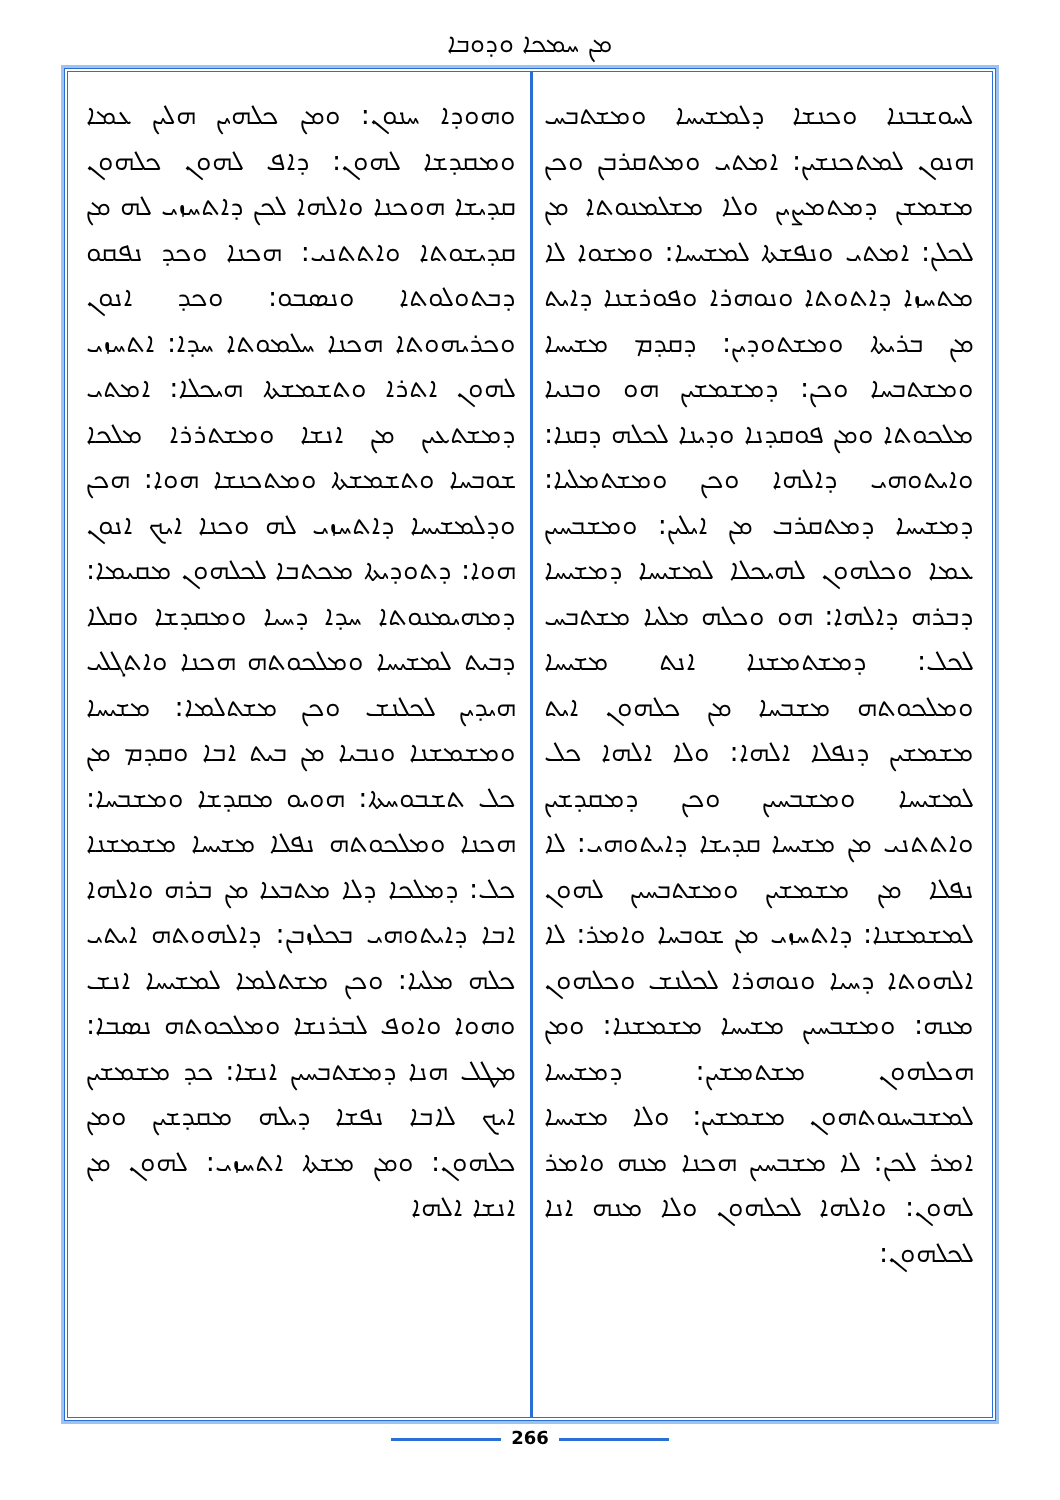ܡܢ ܚܡܟܐ ܘܕܘܒܐ
ܘܗܘܕܐ ܚܢܘܢ: ܘܡܢ ܟܠܗܝܢ ܗܠܝܢ ܥܡܐ ܘܡܩܕܫܐ ܠܗܘܢ: ܕܐܦ ܠܗܘܢ ܟܠܗܘܢ ܩܕܝܫܐ ܗܘܟܢܐ ܘܐܠܗܐ ܠܟܢ ܕܐܬܚܙܝ ܠܗ ܡܢ ܩܕܝܫܘܬܐ ܘܐܬܬܢܝ: ܗܟܢܐ ܘܟܕ ܢܦܩܘ ܕܒܬܘܠܘܬܐ ܘܢܣܒܘ: ܘܟܕ ܐܢܘܢ ܘܟܪܝܗܘܬܐ ܗܟܢܐ ܚܠܡܘܬܐ ܚܕܐ: ܐܬܚܙܝ ܠܗܘܢ ܐܬܪܐ ܘܬܫܡܫܬܐ ܗܝܟܠܐ: ܐܡܬܝ ܕܡܫܬܥܝܢ ܡܢ ܐܢܫܐ ܘܡܫܬܪܪܐ ܡܠܟܐ ܫܘܒܚܐ ܘܬܫܡܫܬܐ ܘܡܬܟܢܫܐ ܗܘܐ: ܗܟܢ ܘܕܠܡܫܝܚܐ ܕܐܬܚܙܝ ܠܗ ܘܟܢܐ ܐܝܟ ܐܢܘܢ ܗܘܐ: ܕܬܘܕܝܬܐ ܡܟܬܒܐ ܠܟܠܗܘܢ ܡܩܝܡܐ: ܕܡܗܝܡܢܘܬܐ ܚܕܐ ܕܚܝܐ ܘܡܩܕܫܐ ܘܩܠܐ ܕܒܝܬ ܠܡܫܝܚܐ ܘܡܠܟܘܬܗ ܗܟܢܐ ܘܐܬܓܠܝ ܗܝܕܝܢ ܠܟܠܢܫ ܘܟܢ ܡܫܬܠܡܐ: ܡܫܝܚܐ ܘܡܫܡܫܢܐ ܘܢܒܝܐ ܡܢ ܒܝܬ ܐܒܐ ܘܩܕܡ ܡܢ ܟܠ ܬܫܒܘܚܬܐ: ܗܘܝܘ ܡܩܕܫܐ ܘܡܫܒܚܐ: ܗܟܢܐ ܘܡܠܟܘܬܗ ܢܦܠܐ ܡܫܝܚܐ ܡܫܡܫܢܐ ܟܠ: ܕܡܠܟܐ ܕܠܐ ܡܬܒܥܐ ܡܢ ܒܪܗ ܘܐܠܗܐ ܐܒܐ ܕܐܝܬܘܗܝ ܒܟܠܙܒܢ: ܕܐܠܗܘܬܗ ܐܝܬܝ ܟܠܗ ܡܠܝܐ: ܘܟܢ ܡܫܬܠܡܐ ܠܡܫܝܚܐ ܐܢܫ ܘܗܘܐ ܘܐܘܦ ܠܒܪܢܫܐ ܘܡܠܟܘܬܗ ܢܣܒܐ: ܡܛܠ ܗܢܐ ܕܡܫܬܒܚܝܢ ܐܢܫܐ: ܟܕ ܡܫܡܫܝܢ ܐܝܟ ܠܐܒܐ ܢܦܫܐ ܕܝܠܗ ܡܩܕܫܝܢ ܘܡܢ ܟܠܗܘܢ: ܘܡܢ ܡܫܬܐ ܐܬܚܙܝ: ܠܗܘܢ ܡܢ ܐܢܫܐ ܐܠܗܐ
ܠܚܘܫܒܢܐ ܘܟܢܫܐ ܕܠܡܫܝܚܐ ܘܡܫܬܒܚ ܗܢܘܢ ܠܡܬܟܢܫܝܢ: ܐܡܬܝ ܘܡܬܩܪܒܢ ܘܟܢ ܡܫܡܫܢ ܕܡܬܡܨܝܢ ܘܠܐ ܡܫܠܡܢܘܬܐ ܡܢ ܠܟܠܢ: ܐܡܬܝ ܘܢܦܫܬܐ ܠܡܫܝܚܐ: ܘܡܫܘܐ ܠܐ ܡܬܚܙܐ ܕܐܬܘܬܐ ܘܢܘܗܪܐ ܘܦܘܪܫܢܐ ܕܐܝܬ ܡܢ ܒܪܝܬܐ ܘܡܫܬܘܕܝܢ: ܕܩܕܡ ܡܫܝܚܐ ܘܡܫܬܒܚܐ ܘܟܢ: ܕܡܫܡܫܝܢ ܗܘ ܘܒܢܝܐ ܡܠܟܘܬܐ ܘܡܢ ܦܘܩܕܢܐ ܘܕܝܢܐ ܠܟܠܗ ܕܩܢܐ: ܘܐܝܬܘܗܝ ܕܐܠܗܐ ܘܟܢ ܘܡܫܬܡܠܝܐ: ܕܡܫܝܚܐ ܕܡܬܩܪܒ ܡܢ ܐܝܠܝܢ: ܘܡܫܒܚܝܢ ܥܡܐ ܘܟܠܗܘܢ ܠܗܝܟܠܐ ܠܡܫܝܚܐ ܕܡܫܝܚܐ ܕܒܪܗ ܕܐܠܗܐ: ܗܘ ܘܟܠܗ ܡܠܝܐ ܡܫܬܒܚ ܠܟܠ: ܕܡܫܬܡܫܢܐ ܐܢܬ ܡܫܝܚܐ ܘܡܠܟܘܬܗ ܡܫܒܚܐ ܡܢ ܟܠܗܘܢ ܐܝܬ ܡܫܡܫܝܢ ܕܢܦܠܐ ܐܠܗܐ: ܘܠܐ ܐܠܗܐ ܟܠ ܠܡܫܝܚܐ ܘܡܫܒܚܝܢ ܘܟܢ ܕܡܩܕܫܝܢ ܘܐܬܬܢܝ ܡܢ ܡܫܝܚܐ ܩܕܝܫܐ ܕܐܝܬܘܗܝ: ܠܐ ܢܦܠܐ ܡܢ ܡܫܡܫܝܢ ܘܡܫܬܒܚܝܢ ܠܗܘܢ ܠܡܫܡܫܢܐ: ܕܐܬܚܙܝ ܡܢ ܫܘܒܚܐ ܘܐܡܪ: ܠܐ ܐܠܗܘܬܐ ܕܚܝܐ ܘܢܘܗܪܐ ܠܟܠܢܫ ܘܟܠܗܘܢ ܡܢܗ: ܘܡܫܒܚܝܢ ܡܫܝܚܐ ܡܫܡܫܢܐ: ܘܡܢ ܗܟܠܗܘܢ ܡܫܬܡܫܝܢ: ܕܡܫܝܚܐ ܠܡܫܒܚܢܘܬܗܘܢ ܡܫܡܫܝܢ: ܘܠܐ ܡܫܝܚܐ ܐܡܪ ܠܟܢ: ܠܐ ܡܫܒܚܝܢ ܗܟܢܐ ܡܢܗ ܘܐܡܪ ܠܗܘܢ: ܘܐܠܗܐ ܠܟܠܗܘܢ ܘܠܐ ܡܢܗ ܐܢܐ ܠܟܠܗܘܢ:
266